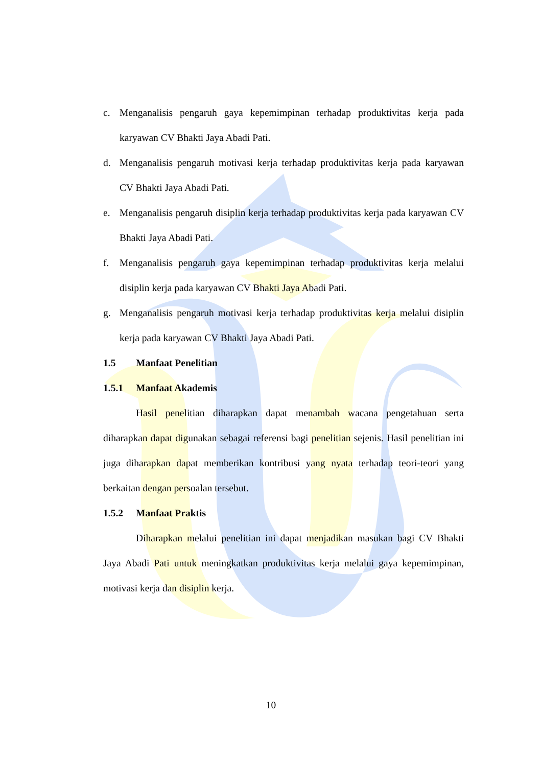c. Menganalisis pengaruh gaya kepemimpinan terhadap produktivitas kerja pada karyawan CV Bhakti Jaya Abadi Pati.
d. Menganalisis pengaruh motivasi kerja terhadap produktivitas kerja pada karyawan CV Bhakti Jaya Abadi Pati.
e. Menganalisis pengaruh disiplin kerja terhadap produktivitas kerja pada karyawan CV Bhakti Jaya Abadi Pati.
f. Menganalisis pengaruh gaya kepemimpinan terhadap produktivitas kerja melalui disiplin kerja pada karyawan CV Bhakti Jaya Abadi Pati.
g. Menganalisis pengaruh motivasi kerja terhadap produktivitas kerja melalui disiplin kerja pada karyawan CV Bhakti Jaya Abadi Pati.
1.5 Manfaat Penelitian
1.5.1 Manfaat Akademis
Hasil penelitian diharapkan dapat menambah wacana pengetahuan serta diharapkan dapat digunakan sebagai referensi bagi penelitian sejenis. Hasil penelitian ini juga diharapkan dapat memberikan kontribusi yang nyata terhadap teori-teori yang berkaitan dengan persoalan tersebut.
1.5.2 Manfaat Praktis
Diharapkan melalui penelitian ini dapat menjadikan masukan bagi CV Bhakti Jaya Abadi Pati untuk meningkatkan produktivitas kerja melalui gaya kepemimpinan, motivasi kerja dan disiplin kerja.
10